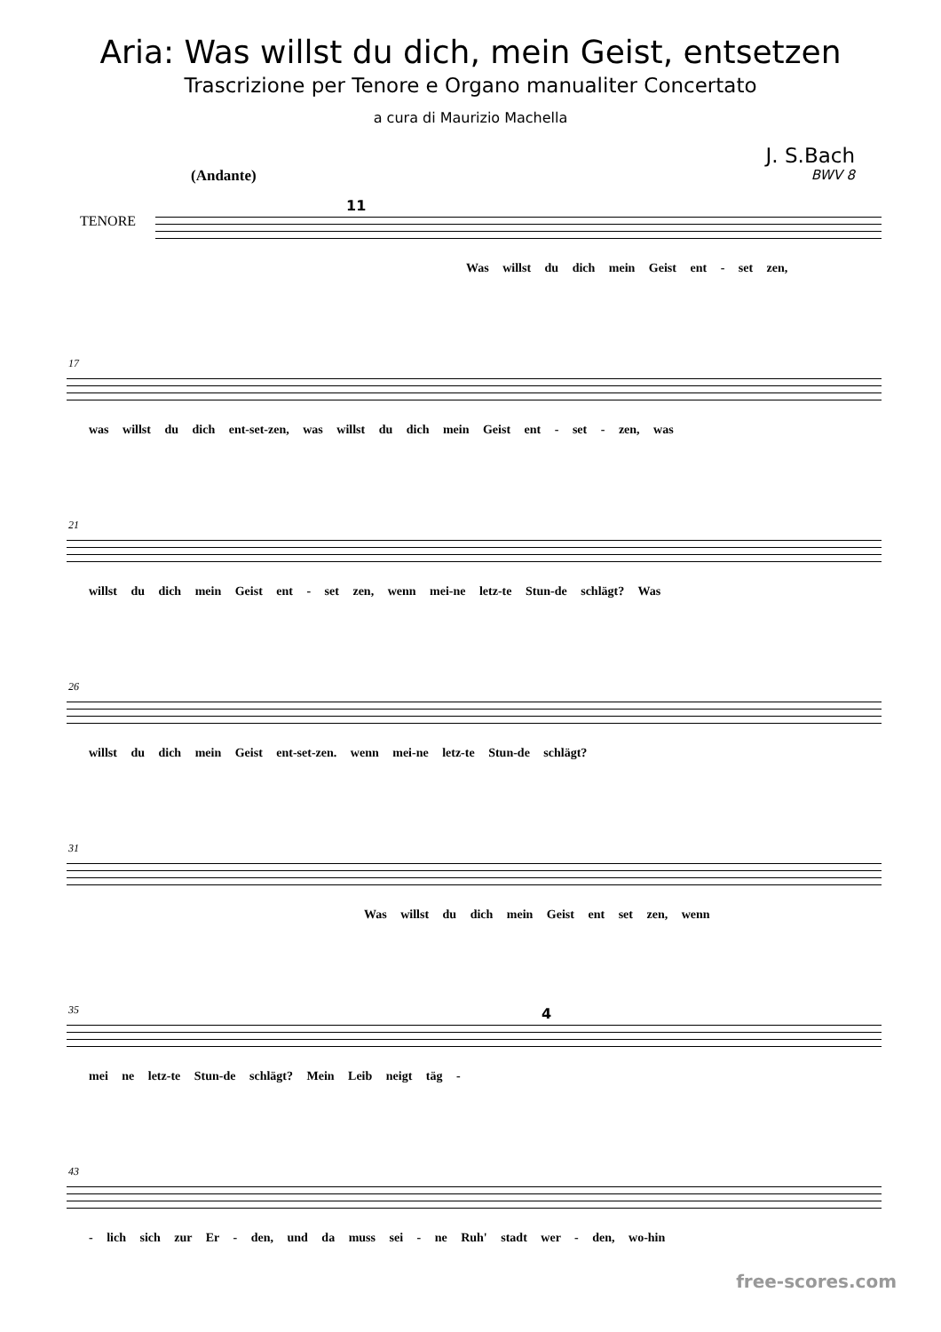Aria: Was willst du dich, mein Geist, entsetzen
Trascrizione per Tenore e Organo manualiter Concertato
a cura di Maurizio Machella
J. S.Bach
BWV 8
(Andante)
TENORE
11
Was willst du dich mein Geist ent - set zen,
17
was willst du dich ent-set-zen, was willst du dich mein Geist ent - set - zen, was
21
willst du dich mein Geist ent - set zen, wenn mei-ne letz-te Stun-de schlägt? Was
26
willst du dich mein Geist ent-set-zen. wenn mei-ne letz-te Stun-de schlägt?
31
Was willst du dich mein Geist ent set zen, wenn
35 4
mei ne letz-te Stun-de schlägt? Mein Leib neigt täg -
43
- lich sich zur Er - den, und da muss sei - ne Ruh' stadt wer - den, wo-hin
free-scores.com